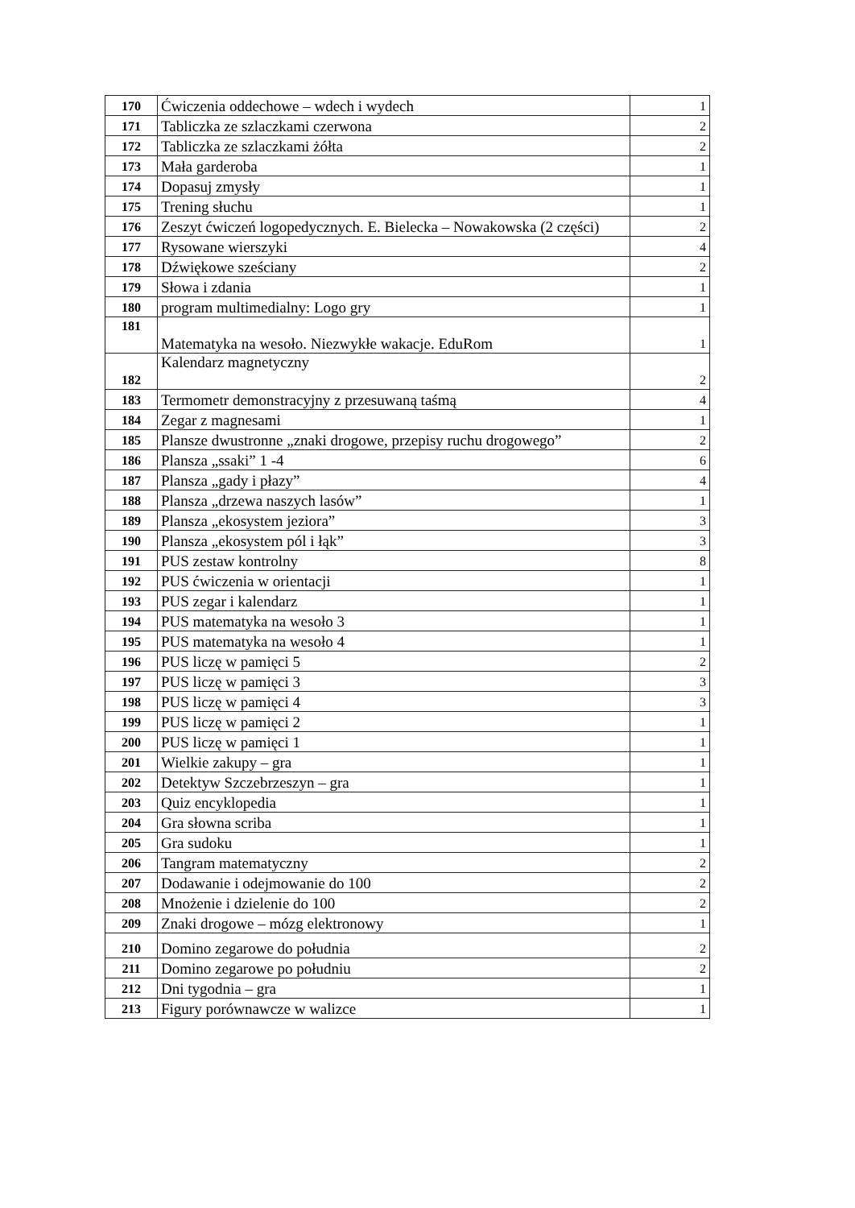| 170 | Ćwiczenia oddechowe – wdech i wydech | 1 |
| 171 | Tabliczka ze szlaczkami czerwona | 2 |
| 172 | Tabliczka ze szlaczkami żółta | 2 |
| 173 | Mała garderoba | 1 |
| 174 | Dopasuj zmysły | 1 |
| 175 | Trening słuchu | 1 |
| 176 | Zeszyt ćwiczeń logopedycznych. E. Bielecka – Nowakowska (2 części) | 2 |
| 177 | Rysowane wierszyki | 4 |
| 178 | Dźwiękowe sześciany | 2 |
| 179 | Słowa i zdania | 1 |
| 180 | program multimedialny: Logo gry | 1 |
| 181 | Matematyka na wesoło. Niezwykłe wakacje. EduRom | 1 |
| 182 | Kalendarz magnetyczny | 2 |
| 183 | Termometr demonstracyjny z przesuwaną taśmą | 4 |
| 184 | Zegar z magnesami | 1 |
| 185 | Plansze dwustronne „znaki drogowe, przepisy ruchu drogowego” | 2 |
| 186 | Plansza „ssaki” 1 -4 | 6 |
| 187 | Plansza „gady i płazy” | 4 |
| 188 | Plansza „drzewa naszych lasów” | 1 |
| 189 | Plansza „ekosystem jeziora” | 3 |
| 190 | Plansza „ekosystem pól i łąk” | 3 |
| 191 | PUS zestaw kontrolny | 8 |
| 192 | PUS ćwiczenia w orientacji | 1 |
| 193 | PUS zegar i kalendarz | 1 |
| 194 | PUS matematyka na wesoło 3 | 1 |
| 195 | PUS matematyka na wesoło 4 | 1 |
| 196 | PUS liczę w pamięci 5 | 2 |
| 197 | PUS liczę w pamięci 3 | 3 |
| 198 | PUS liczę w pamięci 4 | 3 |
| 199 | PUS liczę w pamięci 2 | 1 |
| 200 | PUS liczę w pamięci 1 | 1 |
| 201 | Wielkie zakupy – gra | 1 |
| 202 | Detektyw Szczebrzeszyn – gra | 1 |
| 203 | Quiz encyklopedia | 1 |
| 204 | Gra słowna scriba | 1 |
| 205 | Gra sudoku | 1 |
| 206 | Tangram matematyczny | 2 |
| 207 | Dodawanie i odejmowanie do 100 | 2 |
| 208 | Mnożenie i dzielenie do 100 | 2 |
| 209 | Znaki drogowe – mózg elektronowy | 1 |
| 210 | Domino zegarowe do południa | 2 |
| 211 | Domino zegarowe po południu | 2 |
| 212 | Dni tygodnia – gra | 1 |
| 213 | Figury porównawcze w walizce | 1 |